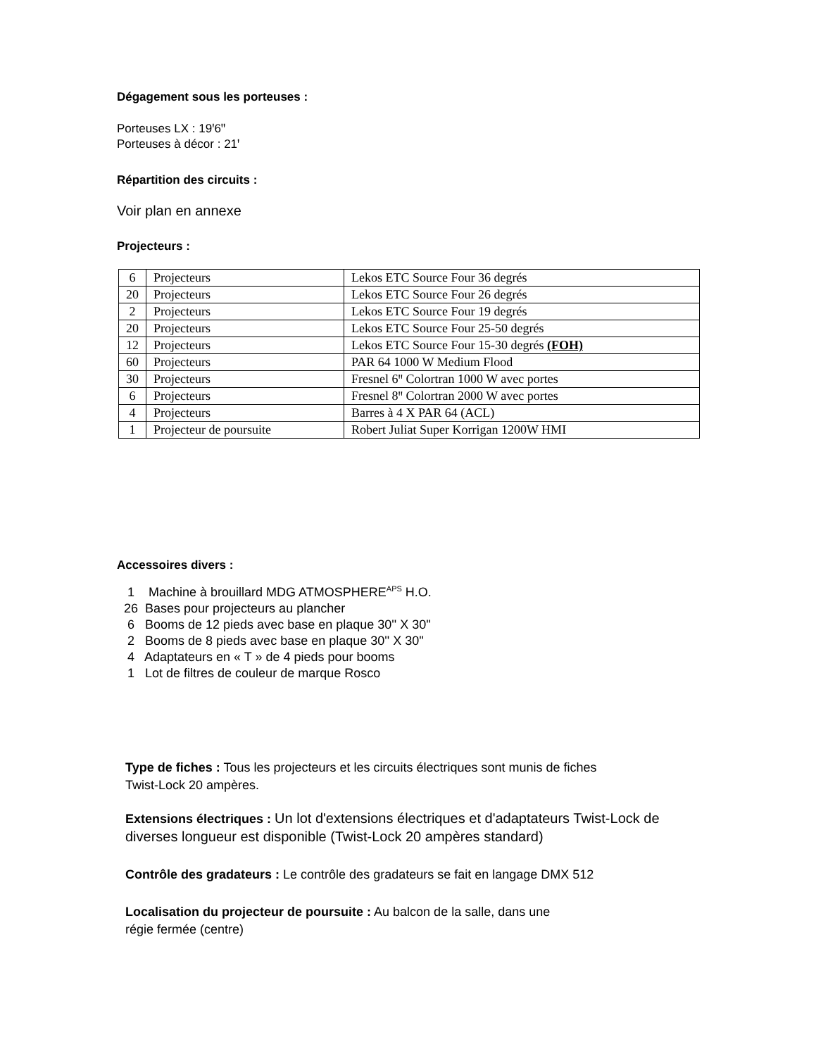Dégagement sous les porteuses :
Porteuses LX : 19ꞌ6ꞌꞌ
Porteuses à décor : 21ꞌ
Répartition des circuits :
Voir plan en annexe
Projecteurs :
| 6 | Projecteurs | Lekos ETC Source Four 36 degrés |
| 20 | Projecteurs | Lekos ETC Source Four 26 degrés |
| 2 | Projecteurs | Lekos ETC Source Four 19 degrés |
| 20 | Projecteurs | Lekos ETC Source Four 25-50 degrés |
| 12 | Projecteurs | Lekos ETC Source Four 15-30 degrés (FOH) |
| 60 | Projecteurs | PAR 64 1000 W Medium Flood |
| 30 | Projecteurs | Fresnel 6ꞌꞌ Colortran 1000 W avec portes |
| 6 | Projecteurs | Fresnel 8ꞌꞌ Colortran 2000 W avec portes |
| 4 | Projecteurs | Barres à 4 X PAR 64 (ACL) |
| 1 | Projecteur de poursuite | Robert Juliat Super Korrigan 1200W HMI |
Accessoires divers :
1 Machine à brouillard MDG ATMOSPHERE<sup>APS</sup> H.O.
26 Bases pour projecteurs au plancher
6 Booms de 12 pieds avec base en plaque 30'' X 30''
2 Booms de 8 pieds avec base en plaque 30'' X 30''
4 Adaptateurs en « T » de 4 pieds pour booms
1 Lot de filtres de couleur de marque Rosco
Type de fiches : Tous les projecteurs et les circuits électriques sont munis de fiches
Twist-Lock 20 ampères.
Extensions électriques : Un lot d'extensions électriques et d'adaptateurs Twist-Lock de diverses longueur est disponible (Twist-Lock 20 ampères standard)
Contrôle des gradateurs : Le contrôle des gradateurs se fait en langage DMX 512
Localisation du projecteur de poursuite : Au balcon de la salle, dans une
régie fermée (centre)